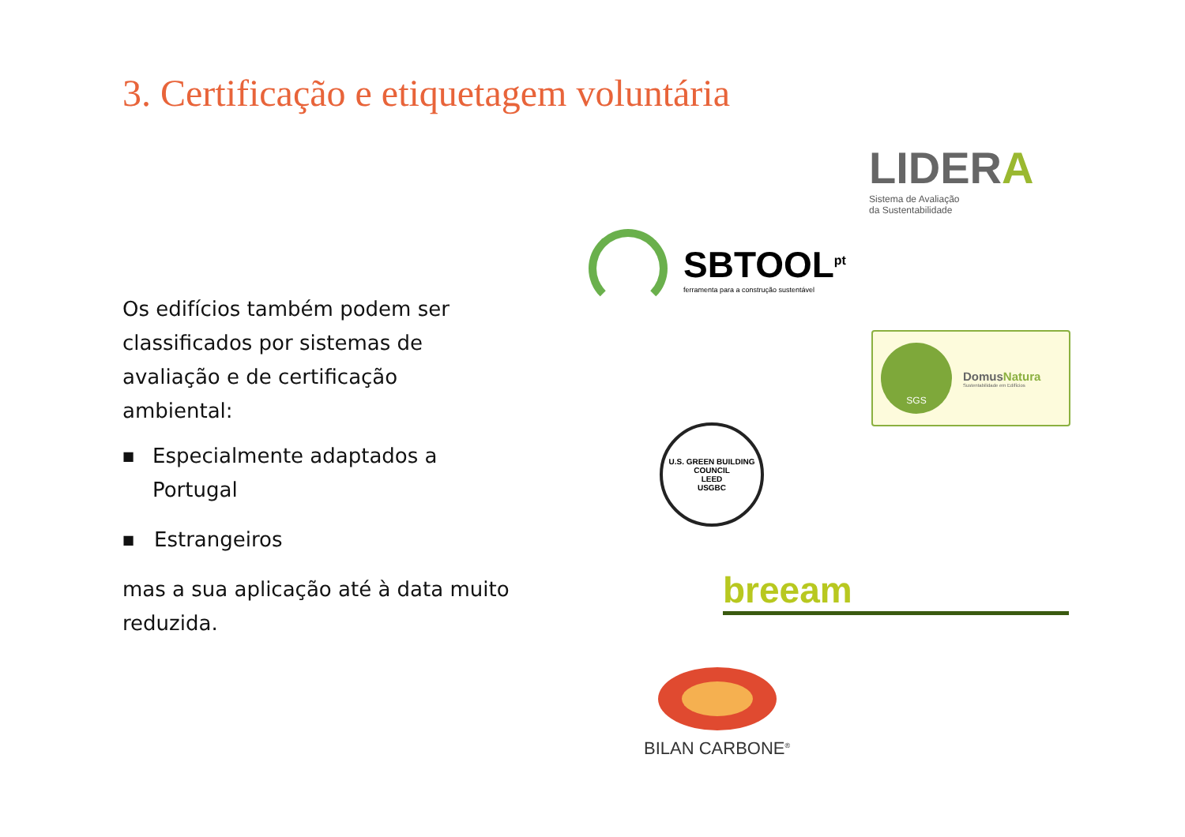3. Certificação e etiquetagem voluntária
Os edifícios também podem ser classificados por sistemas de avaliação e de certificação ambiental:
■ Especialmente adaptados a Portugal
■ Estrangeiros
mas a sua aplicação até à data muito reduzida.
LIDERA
Sistema de Avaliação
da Sustentabilidade
SBTOOL<sup>pt</sup>
ferramenta para a construção sustentável
SGS
DomusNatura
Sustentabilidade em Edifícios
U.S. GREEN BUILDING COUNCIL
LEED
USGBC
breeam
BILAN CARBONE<sup>®</sup>